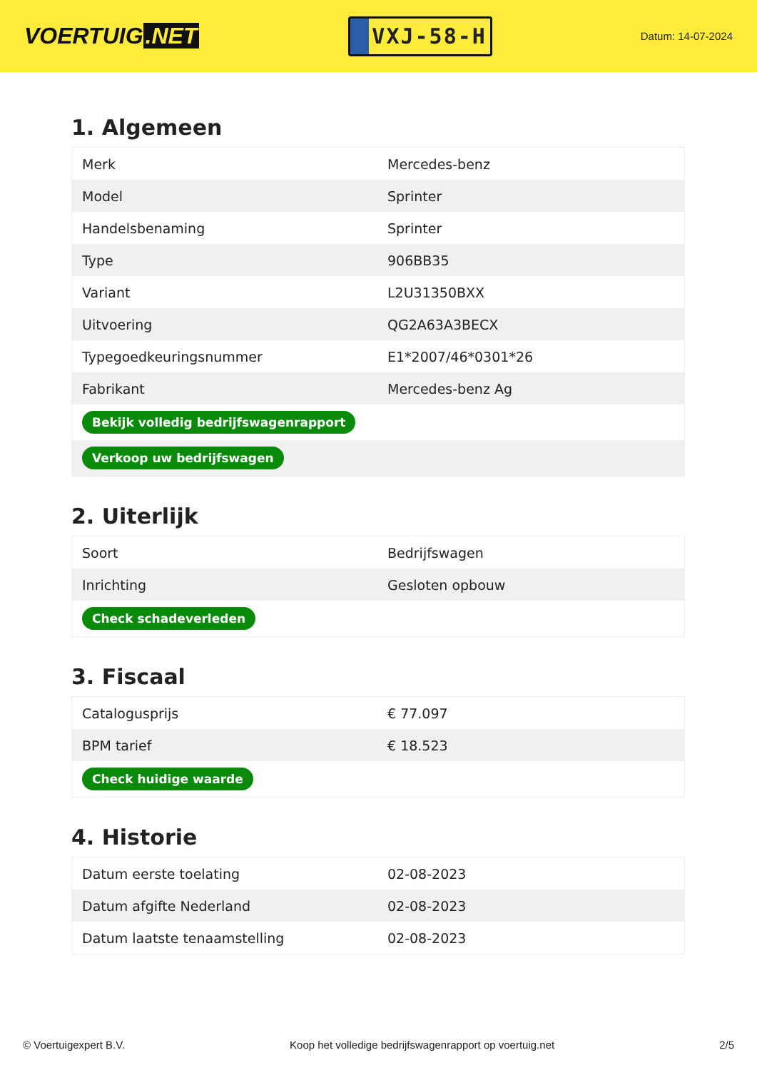VOERTUIG.NET
VXJ-58-H
Datum: 14-07-2024
1. Algemeen
| Merk | Mercedes-benz |
| Model | Sprinter |
| Handelsbenaming | Sprinter |
| Type | 906BB35 |
| Variant | L2U31350BXX |
| Uitvoering | QG2A63A3BECX |
| Typegoedkeuringsnummer | E1*2007/46*0301*26 |
| Fabrikant | Mercedes-benz Ag |
| Bekijk volledig bedrijfswagenrapport | |
| Verkoop uw bedrijfswagen | |
2. Uiterlijk
| Soort | Bedrijfswagen |
| Inrichting | Gesloten opbouw |
| Check schadeverleden | |
3. Fiscaal
| Catalogusprijs | € 77.097 |
| BPM tarief | € 18.523 |
| Check huidige waarde | |
4. Historie
| Datum eerste toelating | 02-08-2023 |
| Datum afgifte Nederland | 02-08-2023 |
| Datum laatste tenaamstelling | 02-08-2023 |
© Voertuigexpert B.V. Koop het volledige bedrijfswagenrapport op voertuig.net 2/5